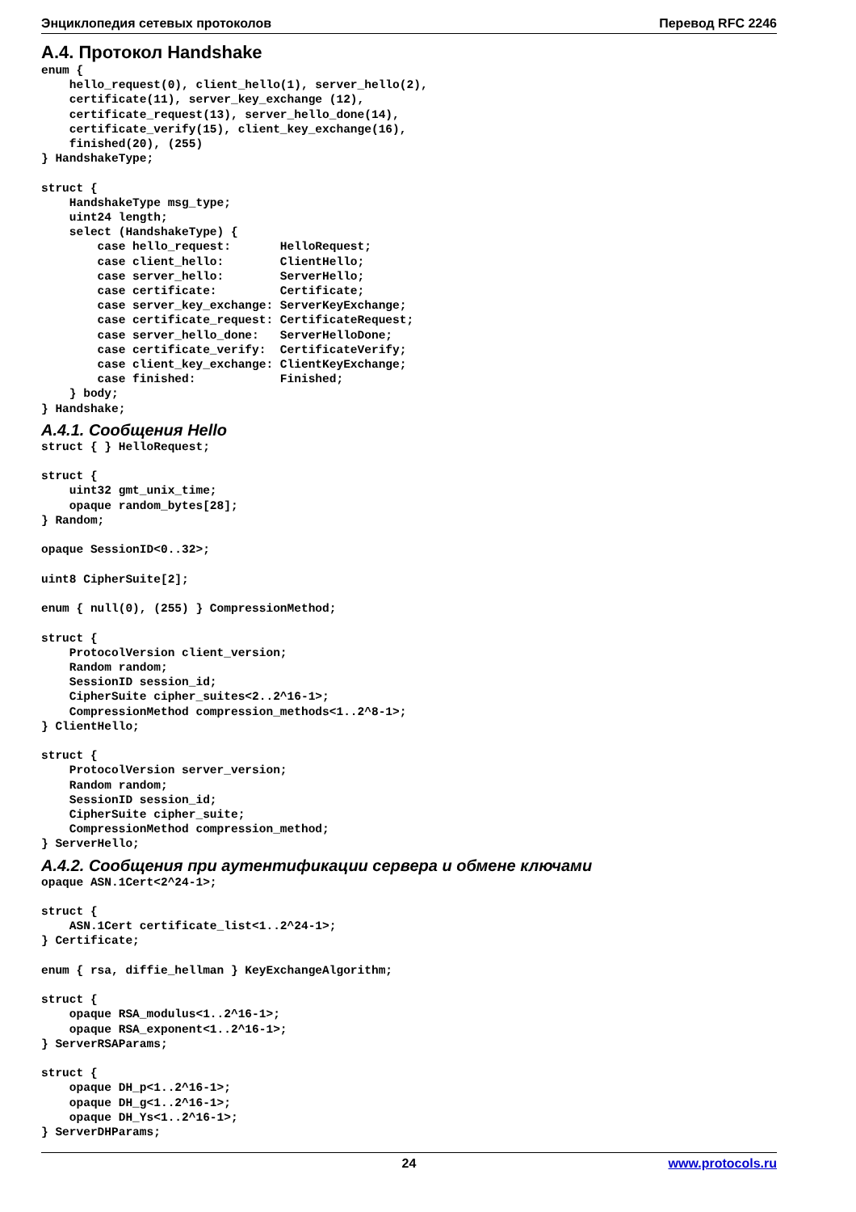Энциклопедия сетевых протоколов Перевод RFC 2246
A.4. Протокол Handshake
enum {
    hello_request(0), client_hello(1), server_hello(2),
    certificate(11), server_key_exchange (12),
    certificate_request(13), server_hello_done(14),
    certificate_verify(15), client_key_exchange(16),
    finished(20), (255)
} HandshakeType;

struct {
    HandshakeType msg_type;
    uint24 length;
    select (HandshakeType) {
        case hello_request:       HelloRequest;
        case client_hello:        ClientHello;
        case server_hello:        ServerHello;
        case certificate:         Certificate;
        case server_key_exchange: ServerKeyExchange;
        case certificate_request: CertificateRequest;
        case server_hello_done:   ServerHelloDone;
        case certificate_verify:  CertificateVerify;
        case client_key_exchange: ClientKeyExchange;
        case finished:            Finished;
    } body;
} Handshake;
A.4.1. Сообщения Hello
struct { } HelloRequest;

struct {
    uint32 gmt_unix_time;
    opaque random_bytes[28];
} Random;

opaque SessionID<0..32>;

uint8 CipherSuite[2];

enum { null(0), (255) } CompressionMethod;

struct {
    ProtocolVersion client_version;
    Random random;
    SessionID session_id;
    CipherSuite cipher_suites<2..2^16-1>;
    CompressionMethod compression_methods<1..2^8-1>;
} ClientHello;

struct {
    ProtocolVersion server_version;
    Random random;
    SessionID session_id;
    CipherSuite cipher_suite;
    CompressionMethod compression_method;
} ServerHello;
A.4.2. Сообщения при аутентификации сервера и обмене ключами
opaque ASN.1Cert<2^24-1>;

struct {
    ASN.1Cert certificate_list<1..2^24-1>;
} Certificate;

enum { rsa, diffie_hellman } KeyExchangeAlgorithm;

struct {
    opaque RSA_modulus<1..2^16-1>;
    opaque RSA_exponent<1..2^16-1>;
} ServerRSAParams;

struct {
    opaque DH_p<1..2^16-1>;
    opaque DH_g<1..2^16-1>;
    opaque DH_Ys<1..2^16-1>;
} ServerDHParams;
24 www.protocols.ru